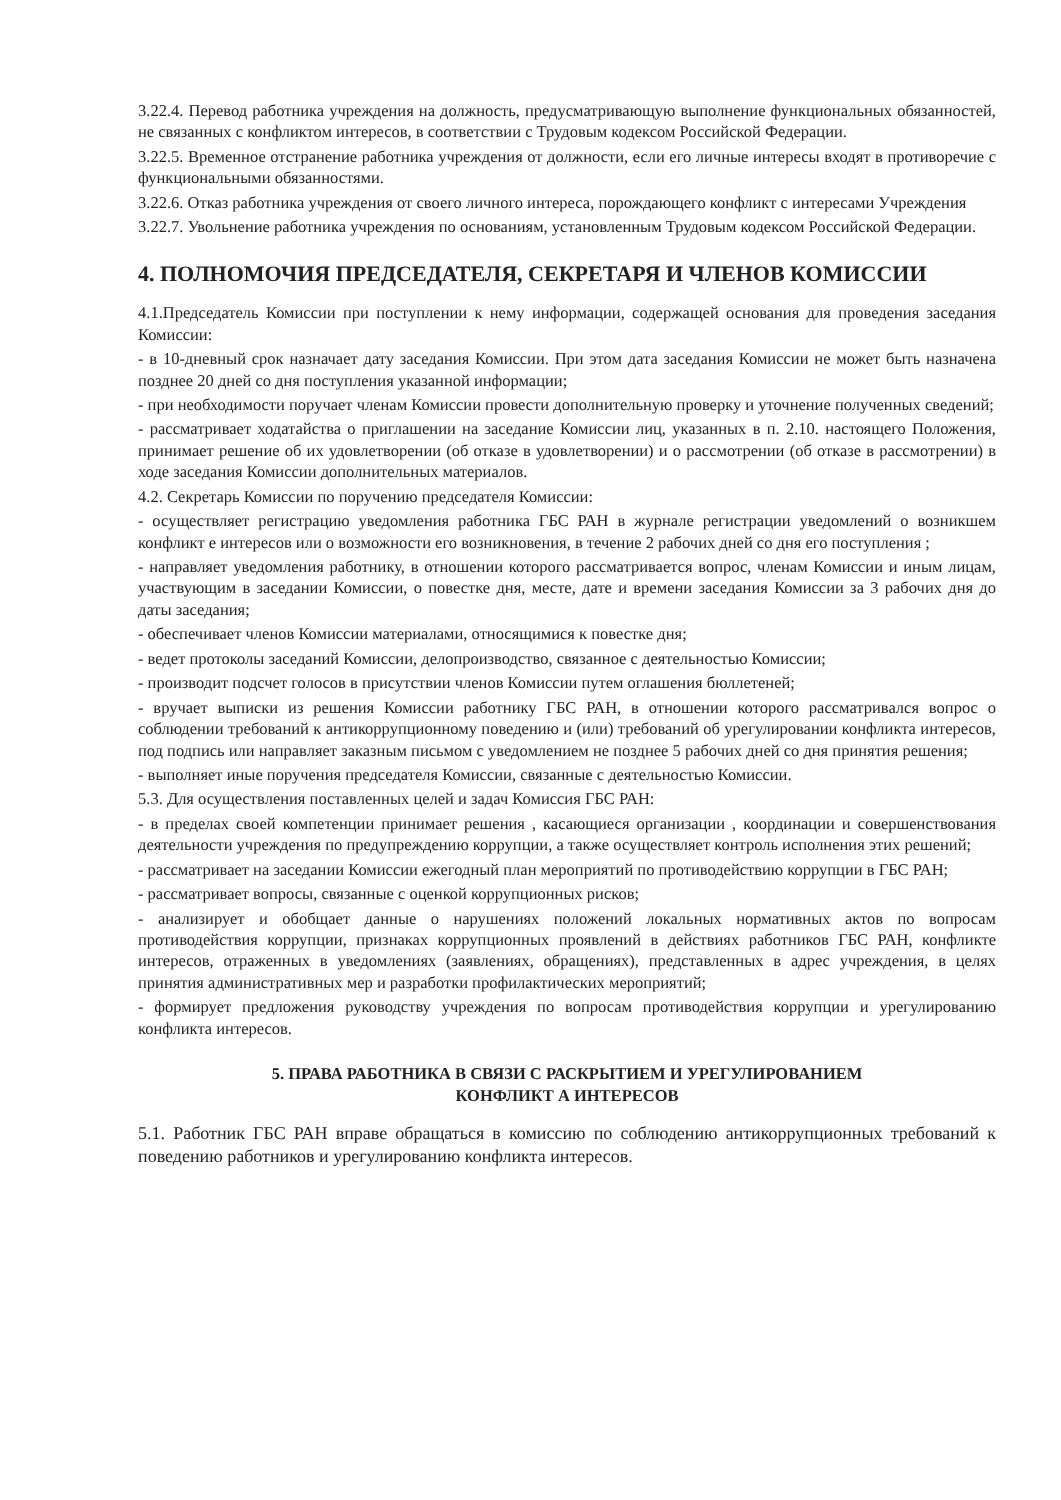3.22.4. Перевод работника учреждения на должность, предусматривающую выполнение функциональных обязанностей, не связанных с конфликтом интересов, в соответствии с Трудовым кодексом Российской Федерации.
3.22.5. Временное отстранение работника учреждения от должности, если его личные интересы входят в противоречие с функциональными обязанностями.
3.22.6. Отказ работника учреждения от своего личного интереса, порождающего конфликт с интересами Учреждения
3.22.7. Увольнение работника учреждения по основаниям, установленным Трудовым кодексом Российской Федерации.
4. ПОЛНОМОЧИЯ ПРЕДСЕДАТЕЛЯ, СЕКРЕТАРЯ И ЧЛЕНОВ КОМИССИИ
4.1.Председатель Комиссии при поступлении к нему информации, содержащей основания для проведения заседания Комиссии:
- в 10-дневный срок назначает дату заседания Комиссии. При этом дата заседания Комиссии не может быть назначена позднее 20 дней со дня поступления указанной информации;
- при необходимости поручает членам Комиссии провести дополнительную проверку и уточнение полученных сведений;
- рассматривает ходатайства о приглашении на заседание Комиссии лиц, указанных в п. 2.10. настоящего Положения, принимает решение об их удовлетворении (об отказе в удовлетворении) и о рассмотрении (об отказе в рассмотрении) в ходе заседания Комиссии дополнительных материалов.
4.2. Секретарь Комиссии по поручению председателя Комиссии:
- осуществляет регистрацию уведомления работника ГБС РАН в журнале регистрации уведомлений о возникшем конфликт е интересов или о возможности его возникновения, в течение 2 рабочих дней со дня его поступления ;
- направляет уведомления работнику, в отношении которого рассматривается вопрос, членам Комиссии и иным лицам, участвующим в заседании Комиссии, о повестке дня, месте, дате и времени заседания Комиссии за 3 рабочих дня до даты заседания;
- обеспечивает членов Комиссии материалами, относящимися к повестке дня;
- ведет протоколы заседаний Комиссии, делопроизводство, связанное с деятельностью Комиссии;
- производит подсчет голосов в присутствии членов Комиссии путем оглашения бюллетеней;
- вручает выписки из решения Комиссии работнику ГБС РАН, в отношении которого рассматривался вопрос о соблюдении требований к антикоррупционному поведению и (или) требований об урегулировании конфликта интересов, под подпись или направляет заказным письмом с уведомлением не позднее 5 рабочих дней со дня принятия решения;
- выполняет иные поручения председателя Комиссии, связанные с деятельностью Комиссии.
5.3. Для осуществления поставленных целей и задач Комиссия ГБС РАН:
- в пределах своей компетенции принимает решения , касающиеся организации , координации и совершенствования деятельности учреждения по предупреждению коррупции, а также осуществляет контроль исполнения этих решений;
- рассматривает на заседании Комиссии ежегодный план мероприятий по противодействию коррупции в ГБС РАН;
- рассматривает вопросы, связанные с оценкой коррупционных рисков;
- анализирует и обобщает данные о нарушениях положений локальных нормативных актов по вопросам противодействия коррупции, признаках коррупционных проявлений в действиях работников ГБС РАН, конфликте интересов, отраженных в уведомлениях (заявлениях, обращениях), представленных в адрес учреждения, в целях принятия административных мер и разработки профилактических мероприятий;
- формирует предложения руководству учреждения по вопросам противодействия коррупции и урегулированию конфликта интересов.
5. ПРАВА РАБОТНИКА В СВЯЗИ С РАСКРЫТИЕМ И УРЕГУЛИРОВАНИЕМ
КОНФЛИКТ А ИНТЕРЕСОВ
5.1. Работник ГБС РАН вправе обращаться в комиссию по соблюдению антикоррупционных требований к поведению работников и урегулированию конфликта интересов.